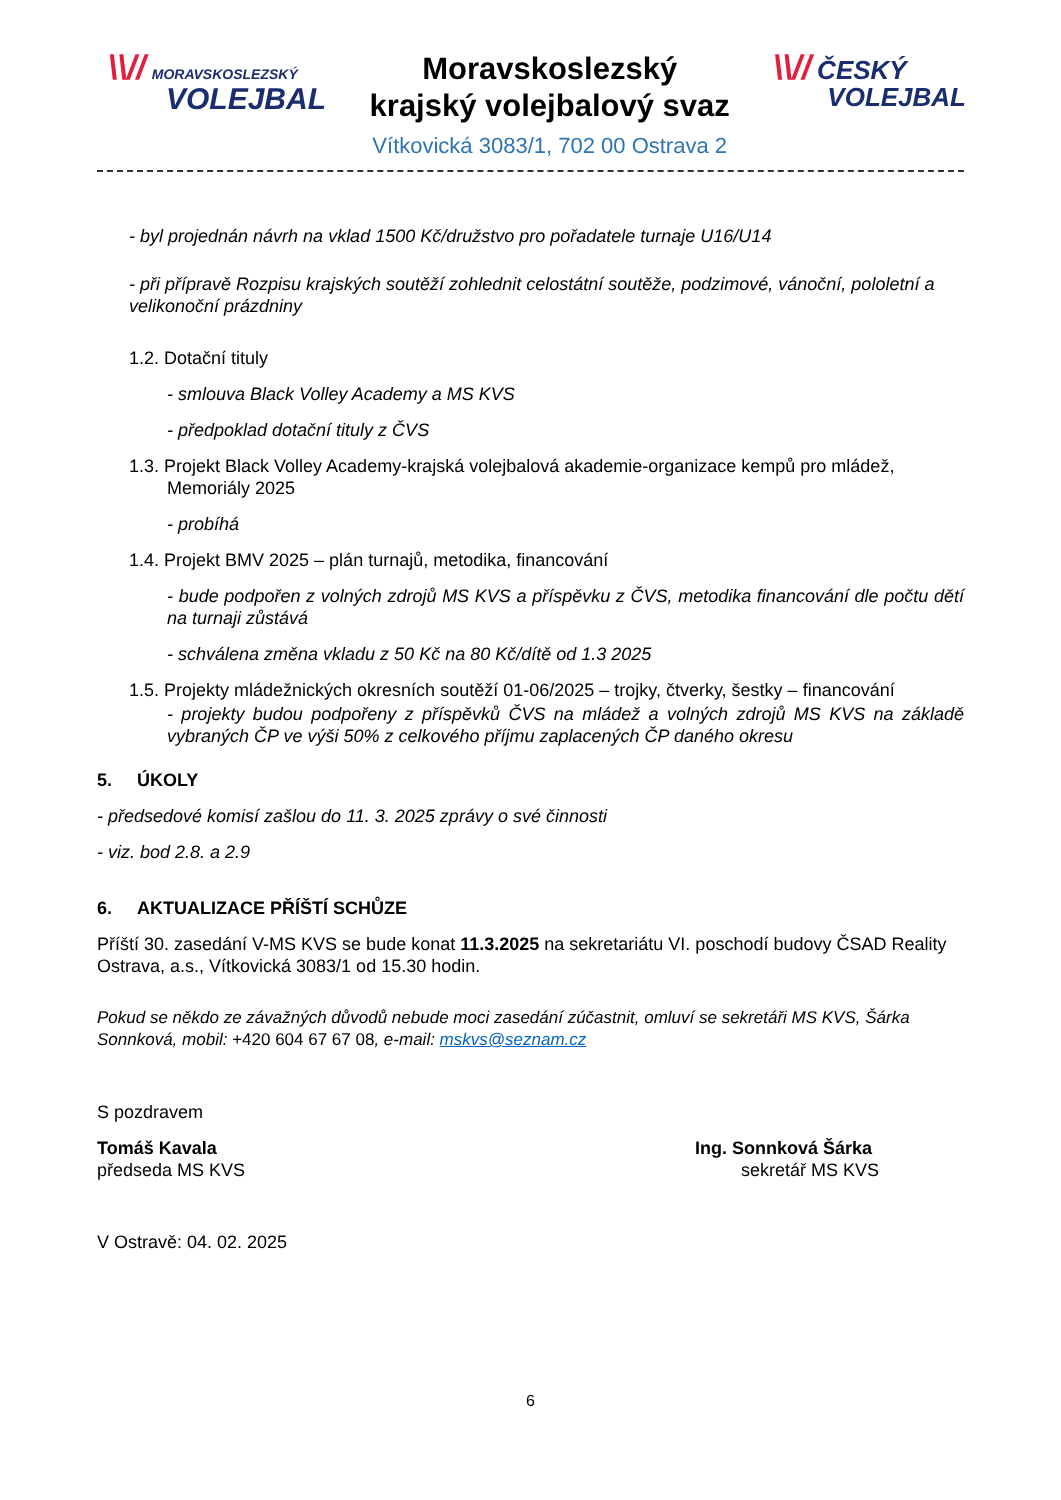\\// MORAVSKOSLEZSKÝ
VOLEJBAL
Moravskoslezský
krajský volejbalový svaz
Vítkovická 3083/1, 702 00 Ostrava 2
\\// ČESKÝ
VOLEJBAL
- byl projednán návrh na vklad 1500 Kč/družstvo pro pořadatele turnaje U16/U14
- při přípravě Rozpisu krajských soutěží zohlednit celostátní soutěže, podzimové, vánoční, pololetní a velikonoční prázdniny
1.2. Dotační tituly
- smlouva Black Volley Academy a MS KVS
- předpoklad dotační tituly z ČVS
1.3. Projekt Black Volley Academy-krajská volejbalová akademie-organizace kempů pro mládež,
Memoriály 2025
- probíhá
1.4. Projekt BMV 2025 – plán turnajů, metodika, financování
- bude podpořen z volných zdrojů MS KVS a příspěvku z ČVS, metodika financování dle počtu dětí na turnaji zůstává
- schválena změna vkladu z 50 Kč na 80 Kč/dítě od 1.3 2025
1.5. Projekty mládežnických okresních soutěží 01-06/2025 – trojky, čtverky, šestky – financování
- projekty budou podpořeny z příspěvků ČVS na mládež a volných zdrojů MS KVS na základě vybraných ČP ve výši 50% z celkového příjmu zaplacených ČP daného okresu
5. ÚKOLY
- předsedové komisí zašlou do 11. 3. 2025 zprávy o své činnosti
- viz. bod 2.8. a 2.9
6. AKTUALIZACE PŘÍŠTÍ SCHŮZE
Příští 30. zasedání V-MS KVS se bude konat 11.3.2025 na sekretariátu VI. poschodí budovy ČSAD Reality Ostrava, a.s., Vítkovická 3083/1 od 15.30 hodin.
Pokud se někdo ze závažných důvodů nebude moci zasedání zúčastnit, omluví se sekretáři MS KVS, Šárka Sonnková, mobil: +420 604 67 67 08, e-mail: mskvs@seznam.cz
S pozdravem
Tomáš Kavala
předseda MS KVS
Ing. Sonnková Šárka
sekretář MS KVS
V Ostravě: 04. 02. 2025
6